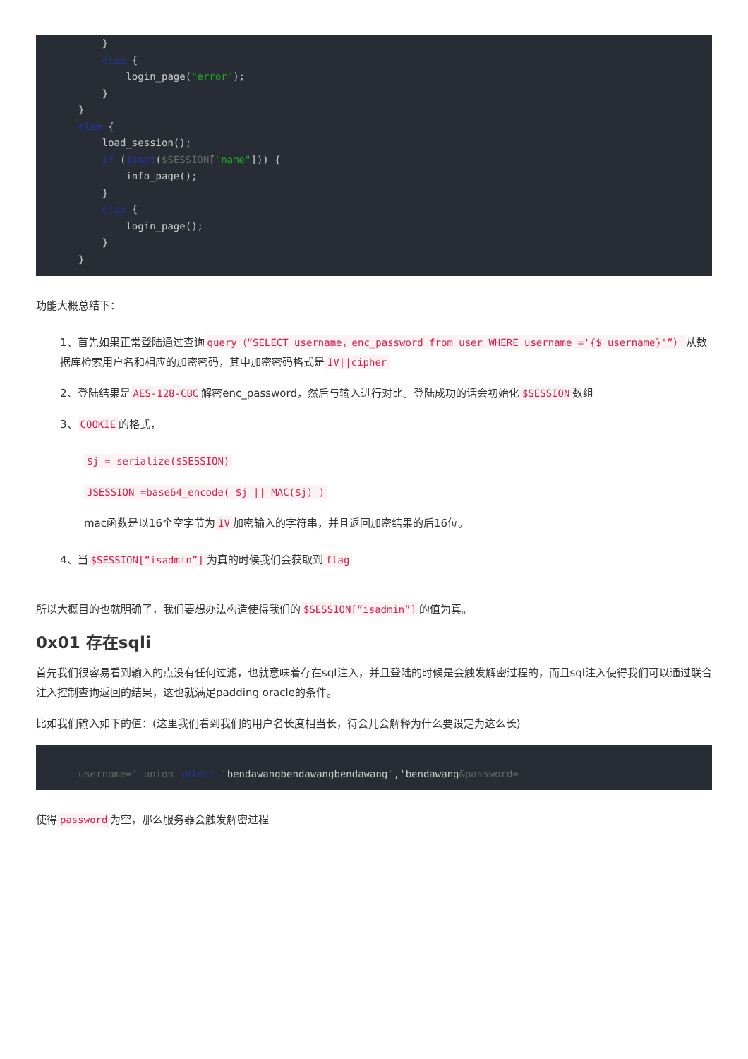}
    else {
        login_page("error");
    }
}
else {
    load_session();
    if (isset($SESSION["name"])) {
        info_page();
    }
    else {
        login_page();
    }
}
功能大概总结下：
1、首先如果正常登陆通过查询 query（“SELECT username，enc_password from user WHERE username ='{$ username}'”） 从数据库检索用户名和相应的加密密码，其中加密密码格式是 IV||cipher
2、登陆结果是 AES-128-CBC 解密enc_password，然后与输入进行对比。登陆成功的话会初始化 $SESSION 数组
3、 COOKIE 的格式，
$j = serialize($SESSION)
JSESSION =base64_encode( $j || MAC($j) )
mac函数是以16个空字节为 IV 加密输入的字符串，并且返回加密结果的后16位。
4、当 $SESSION[“isadmin”] 为真的时候我们会获取到 flag
所以大概目的也就明确了，我们要想办法构造使得我们的 $SESSION[“isadmin”] 的值为真。
0x01 存在sqli
首先我们很容易看到输入的点没有任何过滤，也就意味着存在sql注入，并且登陆的时候是会触发解密过程的，而且sql注入使得我们可以通过联合注入控制查询返回的结果，这也就满足padding oracle的条件。
比如我们输入如下的值：(这里我们看到我们的用户名长度相当长，待会儿会解释为什么要设定为这么长)
username=' union select 'bendawangbendawangbendawang','bendawang&password=
使得 password 为空，那么服务器会触发解密过程